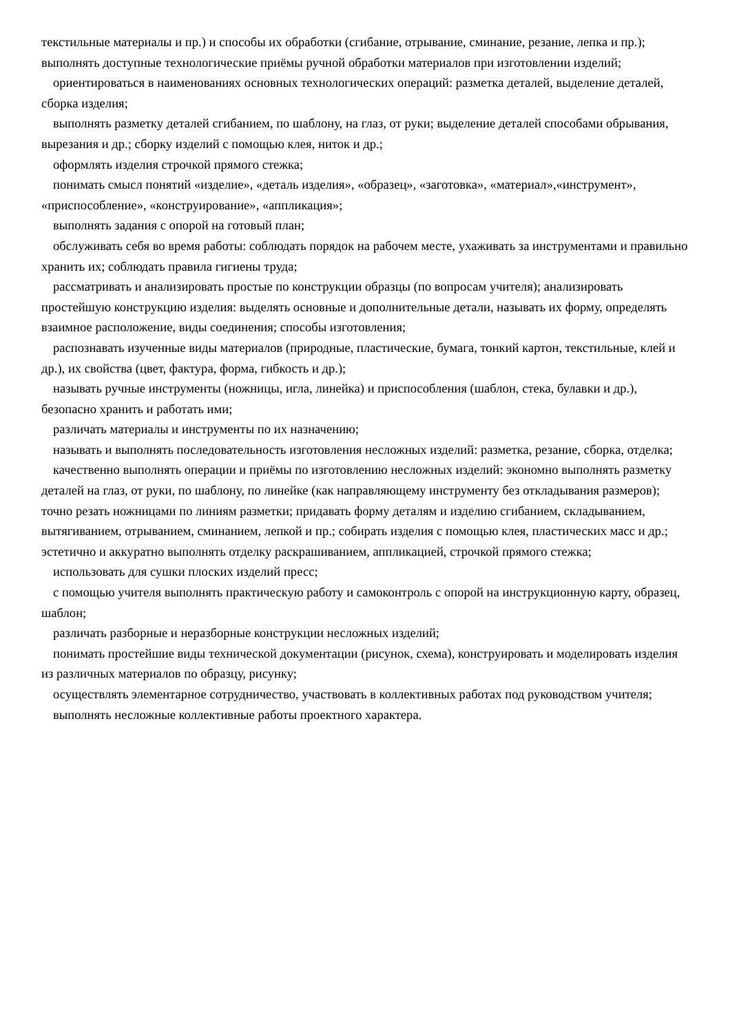текстильные материалы и пр.) и способы их обработки (сгибание, отрывание, сминание, резание, лепка и пр.); выполнять доступные технологические приёмы ручной обработки материалов при изготовлении изделий;
ориентироваться в наименованиях основных технологических операций: разметка деталей, выделение деталей, сборка изделия;
выполнять разметку деталей сгибанием, по шаблону, на глаз, от руки; выделение деталей способами обрывания, вырезания и др.; сборку изделий с помощью клея, ниток и др.;
оформлять изделия строчкой прямого стежка;
понимать смысл понятий «изделие», «деталь изделия», «образец», «заготовка», «материал»,«инструмент», «приспособление», «конструирование», «аппликация»;
выполнять задания с опорой на готовый план;
обслуживать себя во время работы: соблюдать порядок на рабочем месте, ухаживать за инструментами и правильно хранить их; соблюдать правила гигиены труда;
рассматривать и анализировать простые по конструкции образцы (по вопросам учителя); анализировать простейшую конструкцию изделия: выделять основные и дополнительные детали, называть их форму, определять взаимное расположение, виды соединения; способы изготовления;
распознавать изученные виды материалов (природные, пластические, бумага, тонкий картон, текстильные, клей и др.), их свойства (цвет, фактура, форма, гибкость и др.);
называть ручные инструменты (ножницы, игла, линейка) и приспособления (шаблон, стека, булавки и др.), безопасно хранить и работать ими;
различать материалы и инструменты по их назначению;
называть и выполнять последовательность изготовления несложных изделий: разметка, резание, сборка, отделка;
качественно выполнять операции и приёмы по изготовлению несложных изделий: экономно выполнять разметку деталей на глаз, от руки, по шаблону, по линейке (как направляющему инструменту без откладывания размеров); точно резать ножницами по линиям разметки; придавать форму деталям и изделию сгибанием, складыванием, вытягиванием, отрыванием, сминанием, лепкой и пр.; собирать изделия с помощью клея, пластических масс и др.; эстетично и аккуратно выполнять отделку раскрашиванием, аппликацией, строчкой прямого стежка;
использовать для сушки плоских изделий пресс;
с помощью учителя выполнять практическую работу и самоконтроль с опорой на инструкционную карту, образец, шаблон;
различать разборные и неразборные конструкции несложных изделий;
понимать простейшие виды технической документации (рисунок, схема), конструировать и моделировать изделия из различных материалов по образцу, рисунку;
осуществлять элементарное сотрудничество, участвовать в коллективных работах под руководством учителя;
выполнять несложные коллективные работы проектного характера.